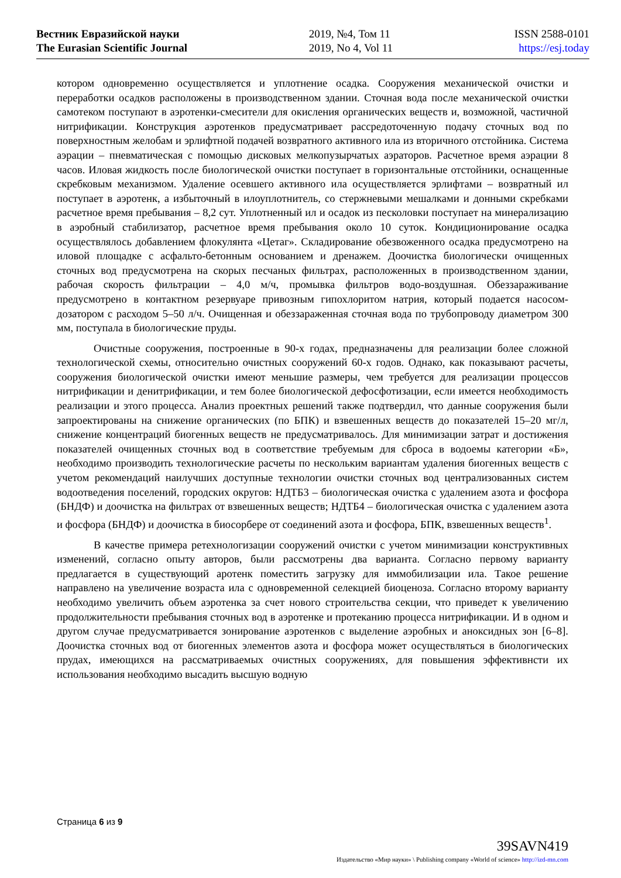Вестник Евразийской науки
The Eurasian Scientific Journal
2019, №4, Том 11
2019, No 4, Vol 11
ISSN 2588-0101
https://esj.today
котором одновременно осуществляется и уплотнение осадка. Сооружения механической очистки и переработки осадков расположены в производственном здании. Сточная вода после механической очистки самотеком поступают в аэротенки-смесители для окисления органических веществ и, возможной, частичной нитрификации. Конструкция аэротенков предусматривает рассредоточенную подачу сточных вод по поверхностным желобам и эрлифтной подачей возвратного активного ила из вторичного отстойника. Система аэрации – пневматическая с помощью дисковых мелкопузырчатых аэраторов. Расчетное время аэрации 8 часов. Иловая жидкость после биологической очистки поступает в горизонтальные отстойники, оснащенные скребковым механизмом. Удаление осевшего активного ила осуществляется эрлифтами – возвратный ил поступает в аэротенк, а избыточный в илоуплотнитель, со стержневыми мешалками и донными скребками расчетное время пребывания – 8,2 сут. Уплотненный ил и осадок из песколовки поступает на минерализацию в аэробный стабилизатор, расчетное время пребывания около 10 суток. Кондиционирование осадка осуществлялось добавлением флокулянта «Цетаг». Складирование обезвоженного осадка предусмотрено на иловой площадке с асфальто-бетонным основанием и дренажем. Доочистка биологически очищенных сточных вод предусмотрена на скорых песчаных фильтрах, расположенных в производственном здании, рабочая скорость фильтрации – 4,0 м/ч, промывка фильтров водо-воздушная. Обеззараживание предусмотрено в контактном резервуаре привозным гипохлоритом натрия, который подается насосом-дозатором с расходом 5–50 л/ч. Очищенная и обеззараженная сточная вода по трубопроводу диаметром 300 мм, поступала в биологические пруды.
Очистные сооружения, построенные в 90-х годах, предназначены для реализации более сложной технологической схемы, относительно очистных сооружений 60-х годов. Однако, как показывают расчеты, сооружения биологической очистки имеют меньшие размеры, чем требуется для реализации процессов нитрификации и денитрификации, и тем более биологической дефосфотизации, если имеется необходимость реализации и этого процесса. Анализ проектных решений также подтвердил, что данные сооружения были запроектированы на снижение органических (по БПК) и взвешенных веществ до показателей 15–20 мг/л, снижение концентраций биогенных веществ не предусматривалось. Для минимизации затрат и достижения показателей очищенных сточных вод в соответствие требуемым для сброса в водоемы категории «Б», необходимо производить технологические расчеты по нескольким вариантам удаления биогенных веществ с учетом рекомендаций наилучших доступные технологии очистки сточных вод централизованных систем водоотведения поселений, городских округов: НДТБ3 – биологическая очистка с удалением азота и фосфора (БНДФ) и доочистка на фильтрах от взвешенных веществ; НДТБ4 – биологическая очистка с удалением азота и фосфора (БНДФ) и доочистка в биосорбере от соединений азота и фосфора, БПК, взвешенных веществ<sup>1</sup>.
В качестве примера ретехнологизации сооружений очистки с учетом минимизации конструктивных изменений, согласно опыту авторов, были рассмотрены два варианта. Согласно первому варианту предлагается в существующий аротенк поместить загрузку для иммобилизации ила. Такое решение направлено на увеличение возраста ила с одновременной селекцией биоценоза. Согласно второму варианту необходимо увеличить объем аэротенка за счет нового строительства секции, что приведет к увеличению продолжительности пребывания сточных вод в аэротенке и протеканию процесса нитрификации. И в одном и другом случае предусматривается зонирование аэротенков с выделение аэробных и аноксидных зон [6–8]. Доочистка сточных вод от биогенных элементов азота и фосфора может осуществляться в биологических прудах, имеющихся на рассматриваемых очистных сооружениях, для повышения эффективнсти их использования необходимо высадить высшую водную
Страница 6 из 9
39SAVN419
Издательство «Мир науки» \ Publishing company «World of science» http://izd-mn.com